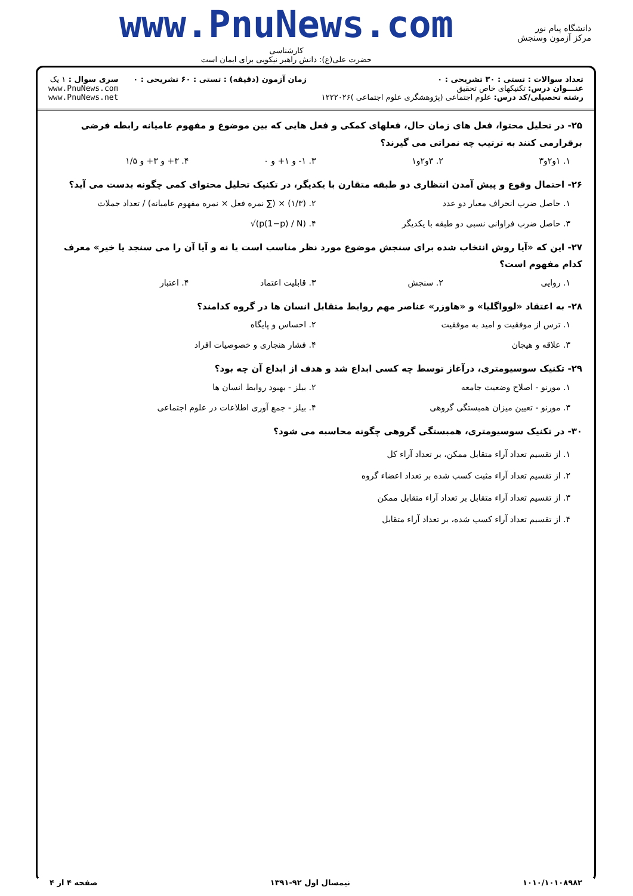دانشگاه پیام نور
مرکز آزمون وسنجش
www.PnuNews.com
کارشناسی
حضرت علی(ع): دانش راهبر نیکویی برای ایمان است
تعداد سوالات : تستی : ۳۰ تشریحی : ۰
عنـــوان درس: تکنیکهای خاص تحقیق
رشته تحصیلی/کد درس: علوم اجتماعی (پژوهشگری علوم اجتماعی )۱۲۲۲۰۲۶
زمان آزمون (دقیقه) : تستی : ۶۰ تشریحی : ۰
سری سوال : ۱ یک
www.PnuNews.com
www.PnuNews.net
۲۵- در تحلیل محتوا، فعل های زمان حال، فعلهای کمکی و فعل هایی که بین موضوع و مفهوم عامیانه رابطه فرضی برقرارمی کنند به ترتیب چه نمراتی می گیرند؟
۱. ۱و۲و۳ ۲. ۳و۲و۱ ۳. ۱- و ۱+ و ۰ ۴. ۳+ و ۳+ و ۱/۵
۲۶- احتمال وقوع و پیش آمدن انتظاری دو طبقه متقارن با یکدیگر، در تکنیک تحلیل محتوای کمی چگونه بدست می آید؟
۱. حاصل ضرب انحراف معیار دو عدد ۲. (۱/۳) × (∑ نمره فعل × نمره مفهوم عامیانه) / تعداد جملات ۳. حاصل ضرب فراوانی نسبی دو طبقه با یکدیگر ۴. √(p(1−p) / N)
۲۷- این که «آیا روش انتخاب شده برای سنجش موضوع مورد نظر مناسب است یا نه و آیا آن را می سنجد یا خیر» معرف کدام مفهوم است؟
۱. روایی ۲. سنجش ۳. قابلیت اعتماد ۴. اعتبار
۲۸- به اعتقاد «لوواگلیا» و «هاوزر» عناصر مهم روابط متقابل انسان ها در گروه کدامند؟
۱. ترس از موفقیت و امید به موفقیت ۲. احساس و پایگاه ۳. علاقه و هیجان ۴. فشار هنجاری و خصوصیات افراد
۲۹- تکنیک سوسیومتری، درآغاز توسط چه کسی ابداع شد و هدف از ابداع آن چه بود؟
۱. مورنو - اصلاح وضعیت جامعه ۲. بیلز - بهبود روابط انسان ها ۳. مورنو - تعیین میزان همبستگی گروهی ۴. بیلز - جمع آوری اطلاعات در علوم اجتماعی
۳۰- در تکنیک سوسیومتری، همبستگی گروهی چگونه محاسبه می شود؟
۱. از تقسیم تعداد آراء متقابل ممکن، بر تعداد آراء کل
۲. از تقسیم تعداد آراء مثبت کسب شده بر تعداد اعضاء گروه
۳. از تقسیم تعداد آراء متقابل بر تعداد آراء متقابل ممکن
۴. از تقسیم تعداد آراء کسب شده، بر تعداد آراء متقابل
۱۰۱۰/۱۰۱۰۸۹۸۲ نیمسال اول ۹۲-۱۳۹۱ صفحه ۴ از ۴